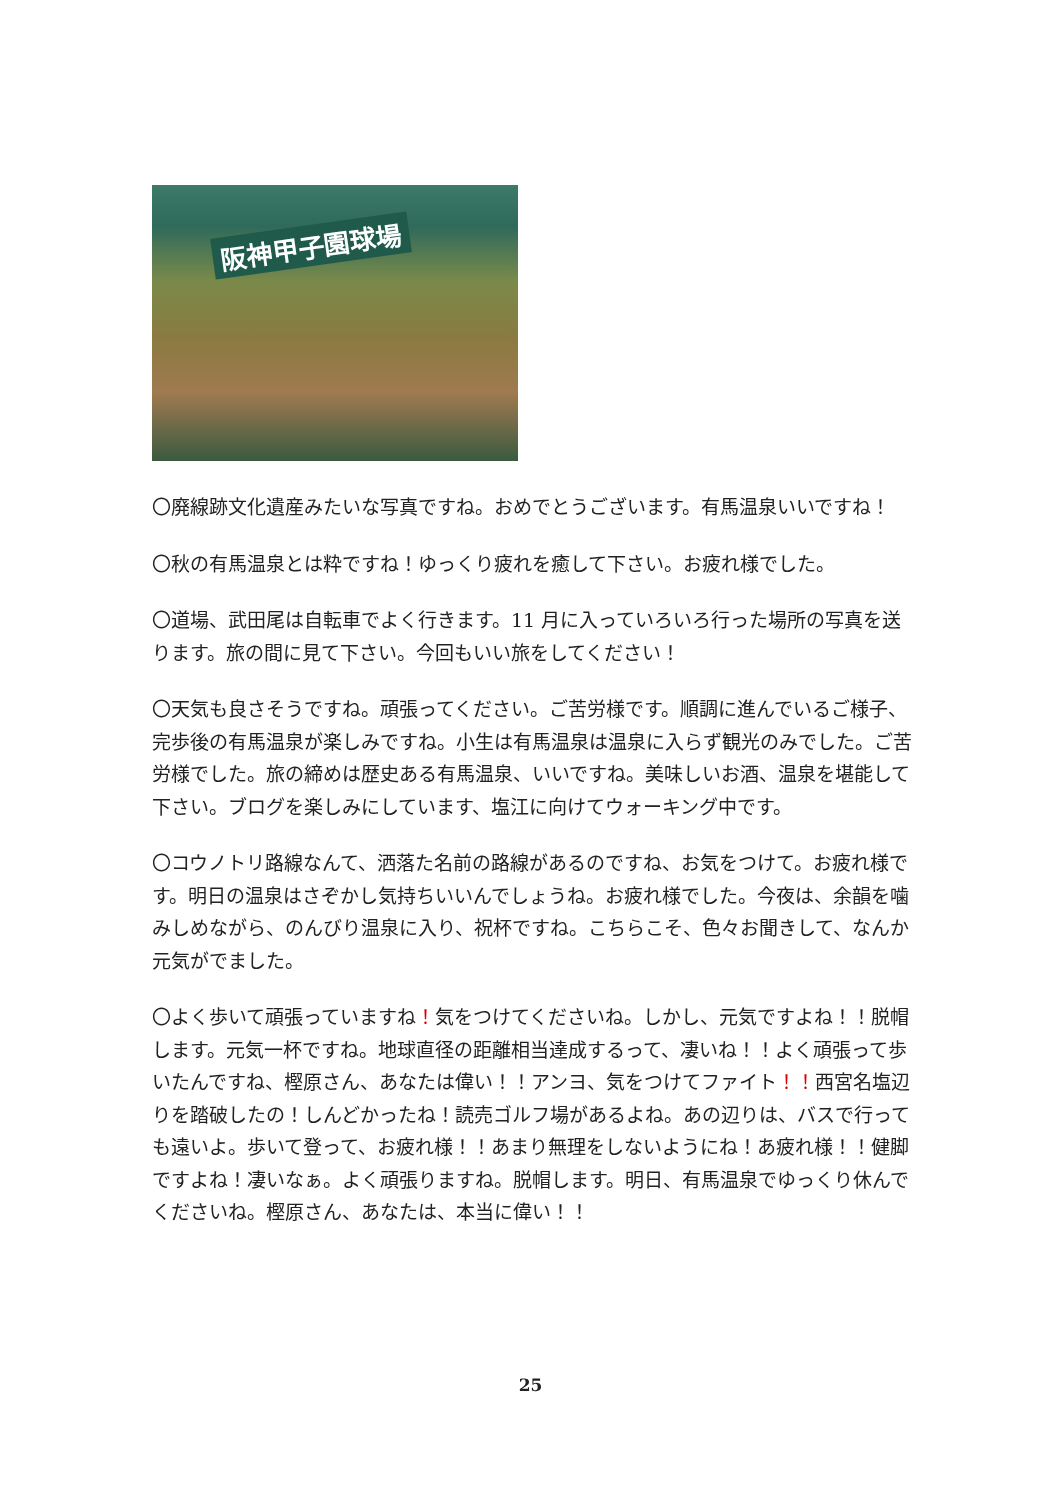阪神甲子園球場
〇廃線跡文化遺産みたいな写真ですね。おめでとうございます。有馬温泉いいですね！
〇秋の有馬温泉とは粋ですね！ゆっくり疲れを癒して下さい。お疲れ様でした。
〇道場、武田尾は自転車でよく行きます。11 月に入っていろいろ行った場所の写真を送ります。旅の間に見て下さい。今回もいい旅をしてください！
〇天気も良さそうですね。頑張ってください。ご苦労様です。順調に進んでいるご様子、完歩後の有馬温泉が楽しみですね。小生は有馬温泉は温泉に入らず観光のみでした。ご苦労様でした。旅の締めは歴史ある有馬温泉、いいですね。美味しいお酒、温泉を堪能して下さい。ブログを楽しみにしています、塩江に向けてウォーキング中です。
〇コウノトリ路線なんて、洒落た名前の路線があるのですね、お気をつけて。お疲れ様です。明日の温泉はさぞかし気持ちいいんでしょうね。お疲れ様でした。今夜は、余韻を噛みしめながら、のんびり温泉に入り、祝杯ですね。こちらこそ、色々お聞きして、なんか元気がでました。
〇よく歩いて頑張っていますね！気をつけてくださいね。しかし、元気ですよね！！脱帽します。元気一杯ですね。地球直径の距離相当達成するって、凄いね！！よく頑張って歩いたんですね、樫原さん、あなたは偉い！！アンヨ、気をつけてファイト！！西宮名塩辺りを踏破したの！しんどかったね！読売ゴルフ場があるよね。あの辺りは、バスで行っても遠いよ。歩いて登って、お疲れ様！！あまり無理をしないようにね！あ疲れ様！！健脚ですよね！凄いなぁ。よく頑張りますね。脱帽します。明日、有馬温泉でゆっくり休んでくださいね。樫原さん、あなたは、本当に偉い！！
25